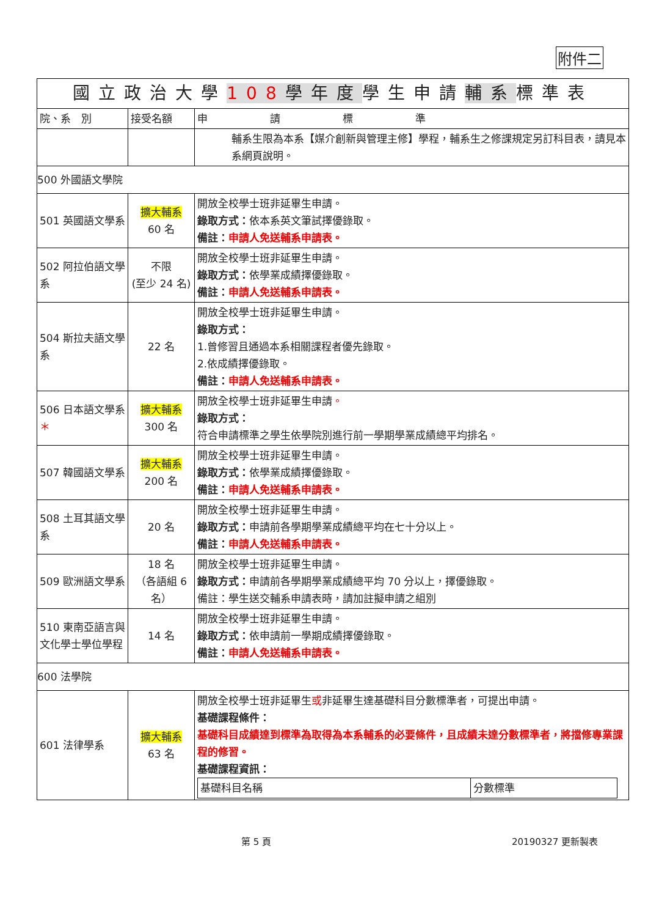附件二
| 國立政治大學 108 學年度 學生申請 輔系 標準表 | | |
| 院、系 別 | 接受名額 | 申 請 標 準 |
| | | 輔系生限為本系【媒介創新與管理主修】學程，輔系生之修課規定另訂科目表，請見本系網頁說明。 |
| 500 外國語文學院 | | |
| 501 英國語文學系 | 擴大輔系 60 名 | 開放全校學士班非延畢生申請。 錄取方式： 依本系英文筆試擇優錄取。 備註： 申請人免送輔系申請表。 |
| 502 阿拉伯語文學系 | 不限 (至少 24 名) | 開放全校學士班非延畢生申請。 錄取方式： 依學業成績擇優錄取。 備註： 申請人免送輔系申請表。 |
| 504 斯拉夫語文學系 | 22 名 | 開放全校學士班非延畢生申請。 錄取方式： 1.曾修習且通過本系相關課程者優先錄取。 2.依成績擇優錄取。 備註： 申請人免送輔系申請表。 |
| 506 日本語文學系 ＊ | 擴大輔系 300 名 | 開放全校學士班非延畢生申請 。 錄取方式： 符合申請標準之學生依學院別進行前一學期學業成績總平均排名。 |
| 507 韓國語文學系 | 擴大輔系 200 名 | 開放全校學士班非延畢生申請。 錄取方式： 依學業成績擇優錄取。 備註： 申請人免送輔系申請表。 |
| 508 土耳其語文學系 | 20 名 | 開放全校學士班非延畢生申請。 錄取方式： 申請前各學期學業成績總平均在七十分以上。 備註： 申請人免送輔系申請表。 |
| 509 歐洲語文學系 | 18 名 （各語組 6 名） | 開放全校學士班非延畢生申請。 錄取方式： 申請前各學期學業成績總平均 70 分以上，擇優錄取。 備註：學生送交輔系申請表時，請加註擬申請之組別 |
| 510 東南亞語言與文化學士學位學程 | 14 名 | 開放全校學士班非延畢生申請。 錄取方式： 依申請前一學期成績擇優錄取。 備註： 申請人免送輔系申請表。 |
| 600 法學院 | | |
| 601 法律學系 | 擴大輔系 63 名 | 開放全校學士班非延畢生 或 非延畢生達基礎科目分數標準者，可提出申請。 基礎課程條件： 基礎科目成績達到標準為取得為本系輔系的必要條件，且成績未達分數標準者，將擋修專業課程的修習。 基礎課程資訊： / 基礎科目名稱 / 分數標準 / |
第 5 頁 20190327 更新製表